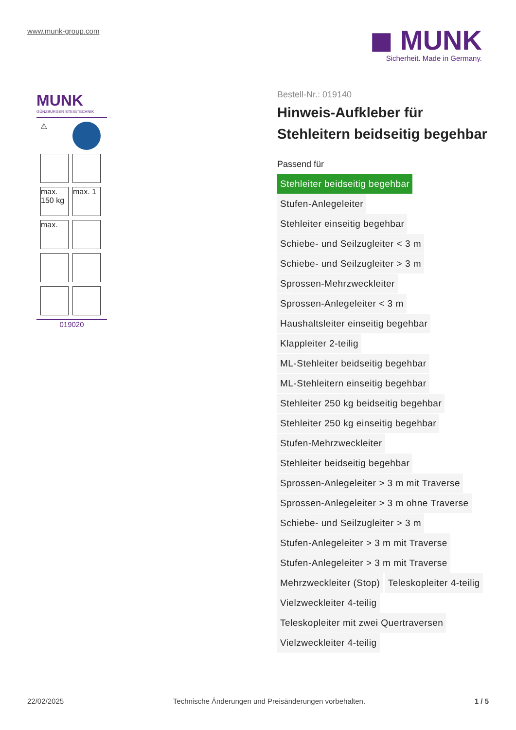www.munk-group.com
◼ MUNK
Sicherheit. Made in Germany.
MUNK
GÜNZBURGER STEIGTECHNIK
⚠
max. 150 kg
max. 1
max.
019020
Bestell-Nr.: 019140
Hinweis-Aufkleber für Stehleitern beidseitig begehbar
Passend für
Stehleiter beidseitig begehbar
Stufen-Anlegeleiter
Stehleiter einseitig begehbar
Schiebe- und Seilzugleiter < 3 m
Schiebe- und Seilzugleiter > 3 m
Sprossen-Mehrzweckleiter
Sprossen-Anlegeleiter < 3 m
Haushaltsleiter einseitig begehbar
Klappleiter 2-teilig
ML-Stehleiter beidseitig begehbar
ML-Stehleitern einseitig begehbar
Stehleiter 250 kg beidseitig begehbar
Stehleiter 250 kg einseitig begehbar
Stufen-Mehrzweckleiter
Stehleiter beidseitig begehbar
Sprossen-Anlegeleiter > 3 m mit Traverse
Sprossen-Anlegeleiter > 3 m ohne Traverse
Schiebe- und Seilzugleiter > 3 m
Stufen-Anlegeleiter > 3 m mit Traverse
Stufen-Anlegeleiter > 3 m mit Traverse
Mehrzweckleiter (Stop) Teleskopleiter 4-teilig
Vielzweckleiter 4-teilig
Teleskopleiter mit zwei Quertraversen
Vielzweckleiter 4-teilig
22/02/2025 Technische Änderungen und Preisänderungen vorbehalten. 1 / 5